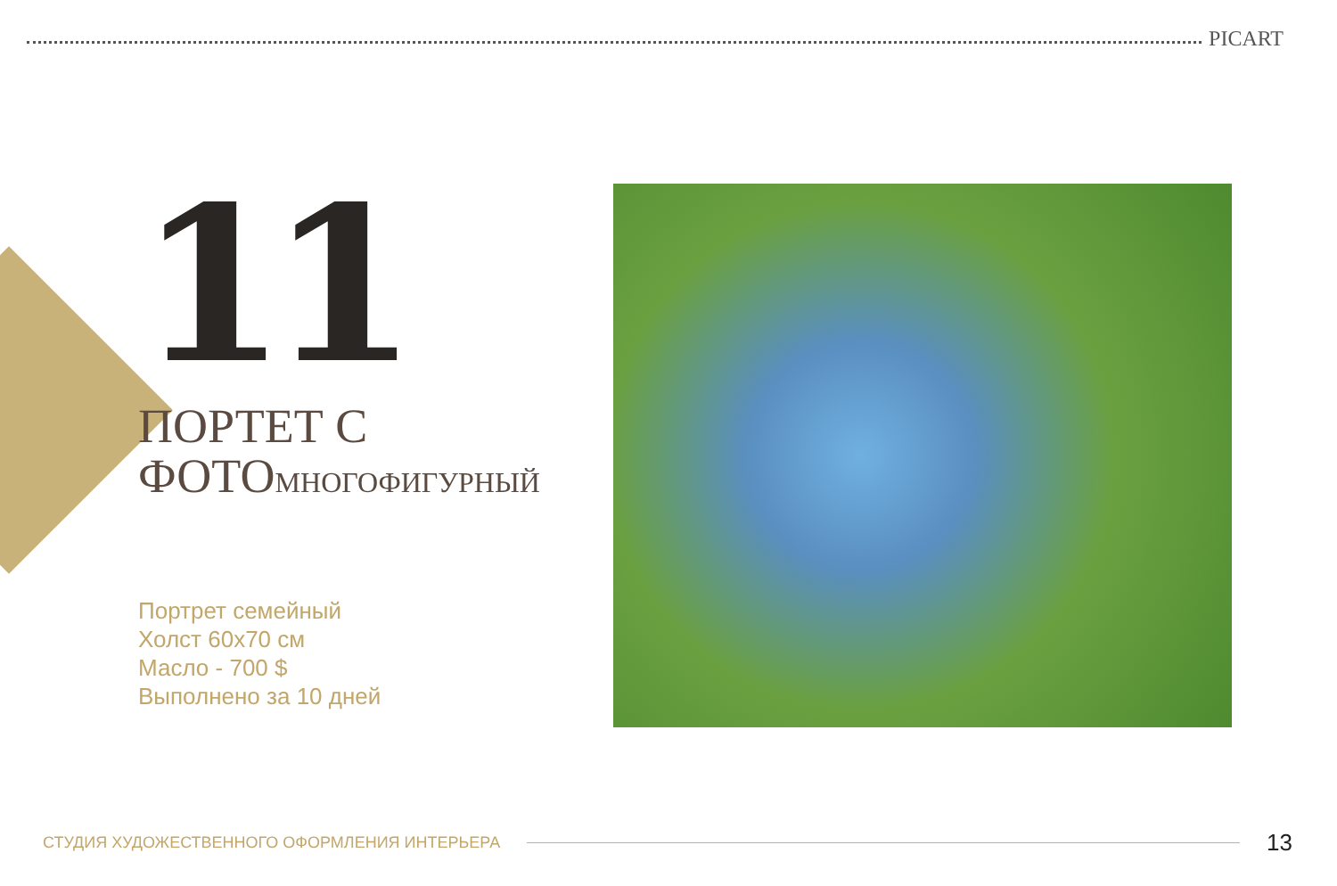PICART
11
ПОРТЕТ С
ФОТОМНОГОФИГУРНЫЙ
Портрет семейный
Холст 60x70 см
Масло - 700 $
Выполнено за 10 дней
СТУДИЯ ХУДОЖЕСТВЕННОГО ОФОРМЛЕНИЯ ИНТЕРЬЕРА 13